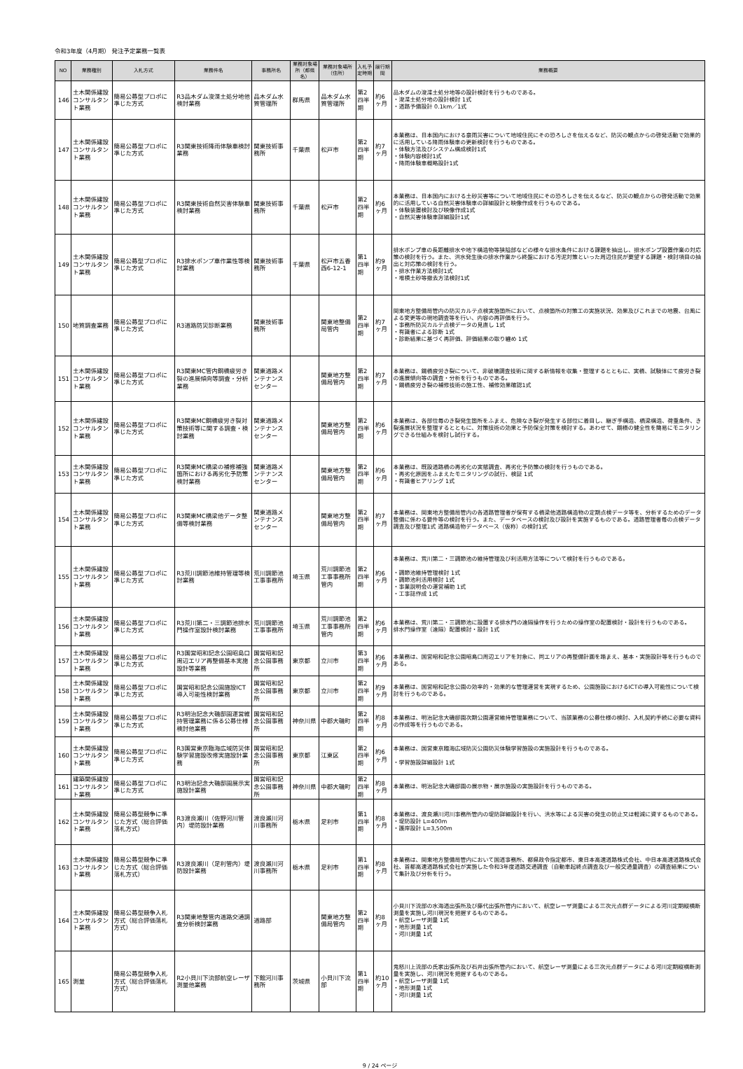令和3年度（4月期） 発注予定業務一覧表
| NO | 業務種別 | 入札方式 | 業務件名 | 事務所名 | 業務対象場所（都県名） | 業務対象場所（住所） | 入札予定時期 | 履行期間 | 業務概要 |
| --- | --- | --- | --- | --- | --- | --- | --- | --- | --- |
| 146 | 土木関係建設コンサルタント業務 | 簡易公募型プロポに準じた方式 | R3品木ダム浚渫土処分地他検討業務 | 品木ダム水質管理所 | 群馬県 | 品木ダム水質管理所 | 第2四半期 | 約6ヶ月 | 品木ダムの浚渫土処分地等の設計検討を行うものである。 ・浚渫土処分地の設計検討 1式 ・道路予備設計 0.1km／1式 |
| 147 | 土木関係建設コンサルタント業務 | 簡易公募型プロポに準じた方式 | R3関東技術降雨体験車検討業務 | 関東技術事務所 | 千葉県 | 松戸市 | 第2四半期 | 約7ヶ月 | 本業務は、日本国内における豪雨災害について地域住民にその恐ろしさを伝えるなど、防災の観点からの啓発活動で効果的に活用している降雨体験車の更新検討を行うものである。 ・体験方法及びシステム構成検討1式 ・体験内容検討1式 ・降雨体験車概略設計1式 |
| 148 | 土木関係建設コンサルタント業務 | 簡易公募型プロポに準じた方式 | R3関東技術自然災害体験車検討業務 | 関東技術事務所 | 千葉県 | 松戸市 | 第2四半期 | 約6ヶ月 | 本業務は、日本国内における土砂災害等について地域住民にその恐ろしさを伝えるなど、防災の観点からの啓発活動で効果的に活用している自然災害体験車の詳細設計と映像作成を行うものである。 ・体験装置検討及び映像作成1式 ・自然災害体験車詳細設計1式 |
| 149 | 土木関係建設コンサルタント業務 | 簡易公募型プロポに準じた方式 | R3排水ポンプ車作業性等検討業務 | 関東技術事務所 | 千葉県 | 松戸市五香西6-12-1 | 第1四半期 | 約9ヶ月 | 排水ポンプ車の長距離排水や地下構造物等狭隘部などの様々な排水条件における課題を抽出し、排水ポンプ設置作業の対応策の検討を行う。また、洪水発生後の排水作業から終盤における汚泥対策といった周辺住民が要望する課題・検討項目の抽出と対応策の検討を行う。 ・排水作業方法検討1式 ・堆積土砂等撤去方法検討1式 |
| 150 | 地質調査業務 | 簡易公募型プロポに準じた方式 | R3道路防災診断業務 | 関東技術事務所 | | 関東地整備局管内 | 第2四半期 | 約7ヶ月 | 関東地方整備局管内の防災カルテ点検実施箇所において、点検箇所の対策工の実施状況、効果及びこれまでの地震、台風による変更等の現地調査等を行い、内容の再評価を行う。 ・事務所防災カルテ点検データの見直し 1式 ・有識者による診断 1式 ・診断結果に基づく再評価、評価結果の取り纏め 1式 |
| 151 | 土木関係建設コンサルタント業務 | 簡易公募型プロポに準じた方式 | R3関東MC管内鋼橋疲労き裂の進展傾向等調査・分析業務 | 関東道路メンテナンスセンター | | 関東地方整備局管内 | 第2四半期 | 約7ヶ月 | 本業務は、鋼橋疲労き裂について、非破壊調査技術に関する新情報を収集・整理するとともに、実橋、試験体にて疲労き裂の進展傾向等の調査・分析を行うものである。 ・鋼橋疲労き裂の補修技術の施工性、補修効果確認1式 |
| 152 | 土木関係建設コンサルタント業務 | 簡易公募型プロポに準じた方式 | R3関東MC鋼橋疲労き裂対策技術等に関する調査・検討業務 | 関東道路メンテナンスセンター | | 関東地方整備局管内 | 第2四半期 | 約6ヶ月 | 本業務は、各部位毎のき裂発生箇所をふまえ、危険なき裂が発生する部位に着目し、継ぎ手構造、橋梁構造、荷重条件、き裂進展状況を整理するとともに、対策技術の効果と予防保全対策を検討する。あわせて、鋼橋の健全性を簡易にモニタリングできる仕組みを検討し試行する。 |
| 153 | 土木関係建設コンサルタント業務 | 簡易公募型プロポに準じた方式 | R3関東MC橋梁の補修補強箇所における再劣化予防策検討業務 | 関東道路メンテナンスセンター | | 関東地方整備局管内 | 第2四半期 | 約6ヶ月 | 本業務は、既設道路橋の再劣化の実態調査、再劣化予防策の検討を行うものである。 ・再劣化原因をふまえたモニタリングの試行、検証 1式 ・有識者ヒアリング 1式 |
| 154 | 土木関係建設コンサルタント業務 | 簡易公募型プロポに準じた方式 | R3関東MC橋梁他データ整備等検討業務 | 関東道路メンテナンスセンター | | 関東地方整備局管内 | 第2四半期 | 約7ヶ月 | 本業務は、関東地方整備局管内の各道路管理者が保有する橋梁他道路構造物の定期点検データ等を、分析するためのデータ整備に係わる要件等の検討を行う。また、データベースの検討及び設計を実施するものである。道路管理者毎の点検データ調査及び整理1式 道路構造物データベース（仮称）の検討1式 |
| 155 | 土木関係建設コンサルタント業務 | 簡易公募型プロポに準じた方式 | R3荒川調節池維持管理等検討業務 | 荒川調節池工事事務所 | 埼玉県 | 荒川調節池工事事務所管内 | 第2四半期 | 約6ヶ月 | 本業務は、荒川第二・三調節池の維持管理及び利活用方法等について検討を行うものである。 ・調節池維持管理検討 1式 ・調節池利活用検討 1式 ・事業説明会の運営補助 1式 ・工事誌作成 1式 |
| 156 | 土木関係建設コンサルタント業務 | 簡易公募型プロポに準じた方式 | R3荒川第二・三調節池排水門操作室設計検討業務 | 荒川調節池工事事務所 | 埼玉県 | 荒川調節池工事事務所管内 | 第2四半期 | 約6ヶ月 | 本業務は、荒川第二・三調節池に設置する排水門の遠隔操作を行うための操作室の配置検討・設計を行うものである。 排水門操作室（遠隔）配置検討・設計 1式 |
| 157 | 土木関係建設コンサルタント業務 | 簡易公募型プロポに準じた方式 | R3国営昭和記念公園昭島口周辺エリア再整備基本実施設計等業務 | 国営昭和記念公園事務所 | 東京都 | 立川市 | 第3四半期 | 約6ヶ月 | 本業務は、国営昭和記念公園昭島口周辺エリアを対象に、同エリアの再整備計画を踏まえ、基本・実施設計等を行うものである。 |
| 158 | 土木関係建設コンサルタント業務 | 簡易公募型プロポに準じた方式 | 国営昭和記念公園施設ICT導入可能性検討業務 | 国営昭和記念公園事務所 | 東京都 | 立川市 | 第2四半期 | 約9ヶ月 | 本業務は、国営昭和記念公園の効率的・効果的な管理運営を実現するため、公園施設におけるICTの導入可能性について検討を行うものである。 |
| 159 | 土木関係建設コンサルタント業務 | 簡易公募型プロポに準じた方式 | R3明治記念大磯邸園運営維持管理業務に係る公募仕様検討他業務 | 国営昭和記念公園事務所 | 神奈川県 | 中郡大磯町 | 第2四半期 | 約8ヶ月 | 本業務は、明治記念大磯邸園次期公園運営維持管理業務について、当該業務の公募仕様の検討、入札契約手続に必要な資料の作成等を行うものである。 |
| 160 | 土木関係建設コンサルタント業務 | 簡易公募型プロポに準じた方式 | R3国営東京臨海広域防災体験学習施設改修実施設計業務 | 国営昭和記念公園事務所 | 東京都 | 江東区 | 第2四半期 | 約6ヶ月 | 本業務は、国営東京臨海広域防災公園防災体験学習施設の実施設計を行うものである。 ・学習施設詳細設計 1式 |
| 161 | 建築関係建設コンサルタント業務 | 簡易公募型プロポに準じた方式 | R3明治記念大磯邸園展示実施設計業務 | 国営昭和記念公園事務所 | 神奈川県 | 中郡大磯町 | 第2四半期 | 約8ヶ月 | 本業務は、明治記念大磯邸園の展示物・展示施設の実施設計を行うものである。 |
| 162 | 土木関係建設コンサルタント業務 | 簡易公募型競争に準じた方式（総合評価落札方式） | R3渡良瀬川（佐野河川管内）堤防設計業務 | 渡良瀬川河川事務所 | 栃木県 | 足利市 | 第1四半期 | 約8ヶ月 | 本業務は、渡良瀬川河川事務所管内の堤防詳細設計を行い、洪水等による災害の発生の防止又は軽減に資するものである。 ・堤防設計 L=400m ・護岸設計 L=3,500m |
| 163 | 土木関係建設コンサルタント業務 | 簡易公募型競争に準じた方式（総合評価落札方式） | R3渡良瀬川（足利管内）堤防設計業務 | 渡良瀬川河川事務所 | 栃木県 | 足利市 | 第1四半期 | 約8ヶ月 | 本業務は、関東地方整備局管内において国道事務所、都県政令指定都市、東日本高速道路株式会社、中日本高速道路株式会社、首都高速道路株式会社が実施した令和3年度道路交通調査（自動車起終点調査及び一般交通量調査）の調査結果について集計及び分析を行う。 |
| 164 | 土木関係建設コンサルタント業務 | 簡易公募型競争入札方式（総合評価落札方式） | R3関東地整管内道路交通調査分析検討業務 | 道路部 | | 関東地方整備局管内 | 第2四半期 | 約8ヶ月 | 小貝川下流部の水海道出張所及び藤代出張所管内において、航空レーザ測量による三次元点群データによる河川定期縦横断測量を実施し河川現況を把握するものである。 ・航空レーザ測量 1式 ・地形測量 1式 ・河川測量 1式 |
| 165 | 測量 | 簡易公募型競争入札方式（総合評価落札方式） | R2小貝川下流部航空レーザ測量他業務 | 下館河川事務所 | 茨城県 | 小貝川下流部 | 第1四半期 | 約10ヶ月 | 鬼怒川上流部の氏家出張所及び石井出張所管内において、航空レーザ測量による三次元点群データによる河川定期縦横断測量を実施し、河川現況を把握するものである。 ・航空レーザ測量 1式 ・地形測量 1式 ・河川測量 1式 |
9 / 24 ページ